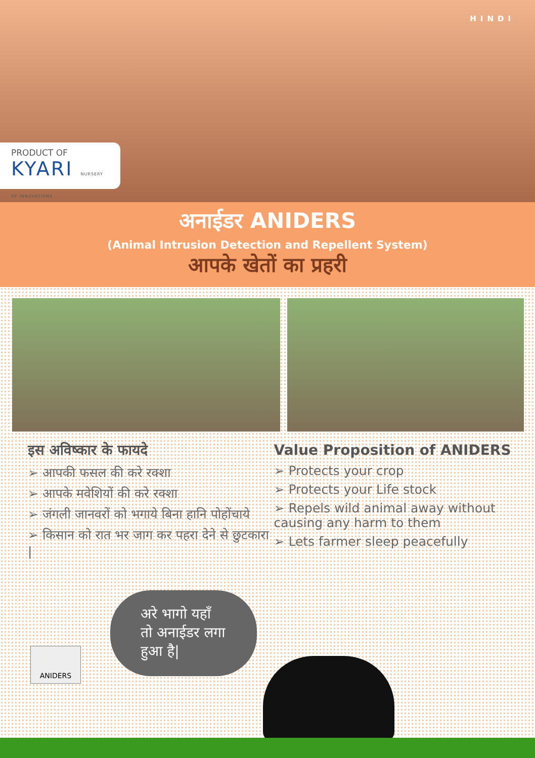HINDI
PRODUCT OF
KYARI NURSERY OF INNOVATIONS
अनाईडर ANIDERS
(Animal Intrusion Detection and Repellent System)
आपके खेतों का प्रहरी
इस अविष्कार के फायदे
➢ आपकी फसल की करे रक्शा
➢ आपके मवेशियों की करे रक्शा
➢ जंगली जानवरों को भगाये बिना हानि पोहोंचाये
➢ किसान को रात भर जाग कर पहरा देने से छुटकारा |
Value Proposition of ANIDERS
➢ Protects your crop
➢ Protects your Life stock
➢ Repels wild animal away without causing any harm to them
➢ Lets farmer sleep peacefully
अरे भागो यहाँ तो अनाईडर लगा हुआ है|
ANIDERS